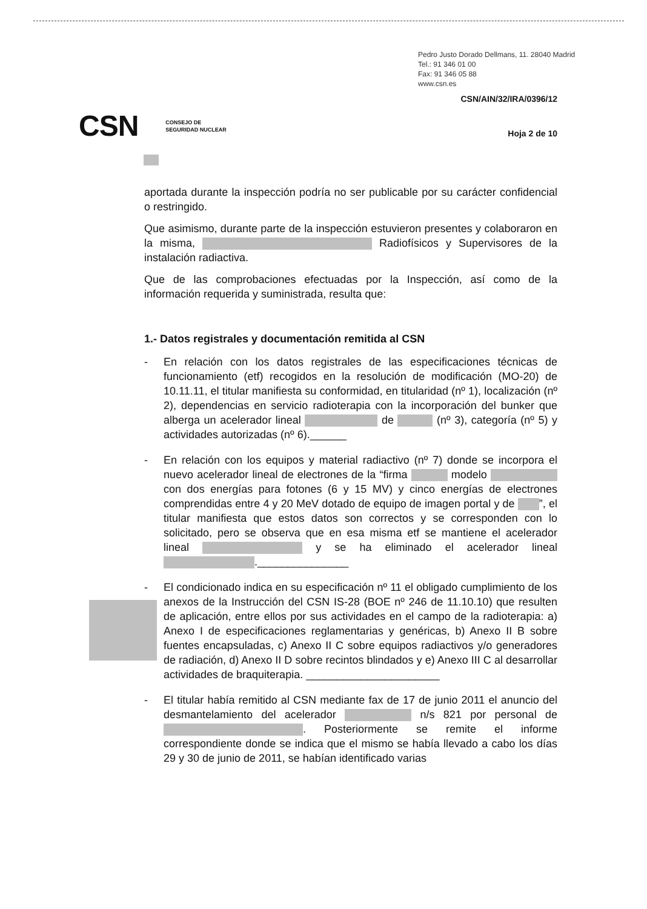Pedro Justo Dorado Dellmans, 11. 28040 Madrid
Tel.: 91 346 01 00
Fax: 91 346 05 88
www.csn.es
CSN/AIN/32/IRA/0396/12
CSN CONSEJO DE
SEGURIDAD NUCLEAR
Hoja 2 de 10
aportada durante la inspección podría no ser publicable por su carácter confidencial o restringido.
Que asimismo, durante parte de la inspección estuvieron presentes y colaboraron en la misma, Radiofísicos y Supervisores de la instalación radiactiva.
Que de las comprobaciones efectuadas por la Inspección, así como de la información requerida y suministrada, resulta que:
1.- Datos registrales y documentación remitida al CSN
- En relación con los datos registrales de las especificaciones técnicas de funcionamiento (etf) recogidos en la resolución de modificación (MO-20) de 10.11.11, el titular manifiesta su conformidad, en titularidad (nº 1), localización (nº 2), dependencias en servicio radioterapia con la incorporación del bunker que alberga un acelerador lineal de (nº 3), categoría (nº 5) y actividades autorizadas (nº 6).______
- En relación con los equipos y material radiactivo (nº 7) donde se incorpora el nuevo acelerador lineal de electrones de la “firma modelo con dos energías para fotones (6 y 15 MV) y cinco energías de electrones comprendidas entre 4 y 20 MeV dotado de equipo de imagen portal y de ”, el titular manifiesta que estos datos son correctos y se corresponden con lo solicitado, pero se observa que en esa misma etf se mantiene el acelerador lineal y se ha eliminado el acelerador lineal ._______________
- El condicionado indica en su especificación nº 11 el obligado cumplimiento de los anexos de la Instrucción del CSN IS-28 (BOE nº 246 de 11.10.10) que resulten de aplicación, entre ellos por sus actividades en el campo de la radioterapia: a) Anexo I de especificaciones reglamentarias y genéricas, b) Anexo II B sobre fuentes encapsuladas, c) Anexo II C sobre equipos radiactivos y/o generadores de radiación, d) Anexo II D sobre recintos blindados y e) Anexo III C al desarrollar actividades de braquiterapia. ______________________
- El titular había remitido al CSN mediante fax de 17 de junio 2011 el anuncio del desmantelamiento del acelerador n/s 821 por personal de . Posteriormente se remite el informe correspondiente donde se indica que el mismo se había llevado a cabo los días 29 y 30 de junio de 2011, se habían identificado varias